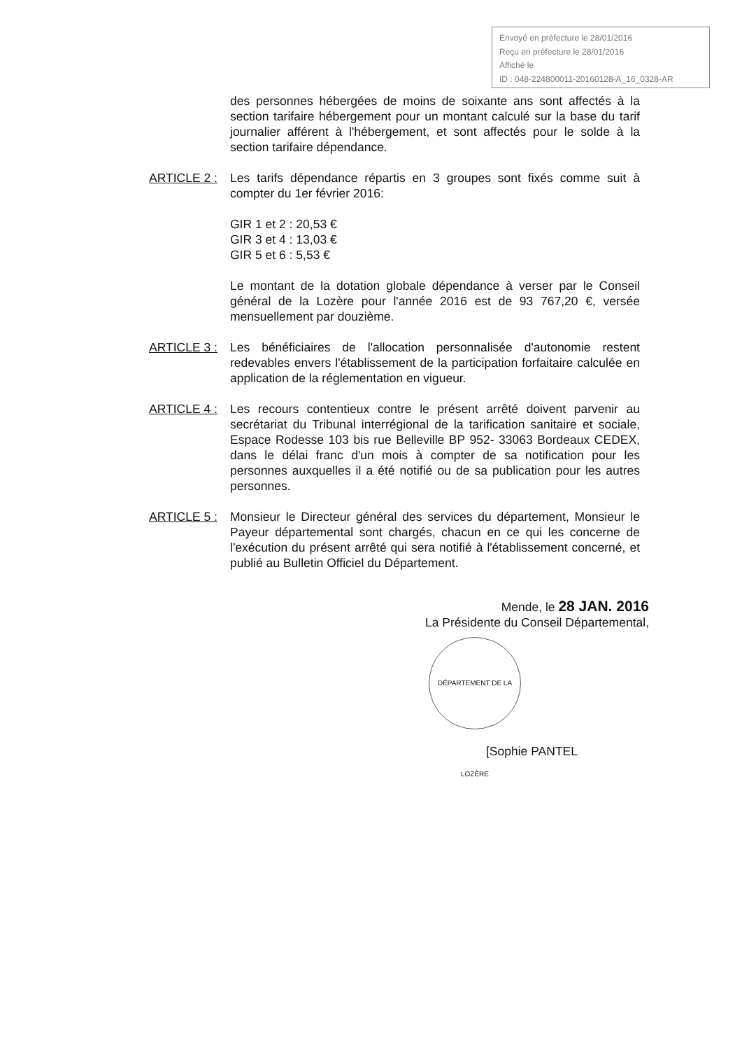Envoyé en préfecture le 28/01/2016
Reçu en préfecture le 28/01/2016
Affiché le
ID : 048-224800011-20160128-A_16_0328-AR
des personnes hébergées de moins de soixante ans sont affectés à la section tarifaire hébergement pour un montant calculé sur la base du tarif journalier afférent à l'hébergement, et sont affectés pour le solde à la section tarifaire dépendance.
ARTICLE 2 : Les tarifs dépendance répartis en 3 groupes sont fixés comme suit à compter du 1er février 2016:
GIR 1 et 2 : 20,53 €
GIR 3 et 4 : 13,03 €
GIR 5 et 6 : 5,53 €
Le montant de la dotation globale dépendance à verser par le Conseil général de la Lozère pour l'année 2016 est de 93 767,20 €, versée mensuellement par douzième.
ARTICLE 3 : Les bénéficiaires de l'allocation personnalisée d'autonomie restent redevables envers l'établissement de la participation forfaitaire calculée en application de la réglementation en vigueur.
ARTICLE 4 : Les recours contentieux contre le présent arrêté doivent parvenir au secrétariat du Tribunal interrégional de la tarification sanitaire et sociale, Espace Rodesse 103 bis rue Belleville BP 952- 33063 Bordeaux CEDEX, dans le délai franc d'un mois à compter de sa notification pour les personnes auxquelles il a été notifié ou de sa publication pour les autres personnes.
ARTICLE 5 : Monsieur le Directeur général des services du département, Monsieur le Payeur départemental sont chargés, chacun en ce qui les concerne de l'exécution du présent arrêté qui sera notifié à l'établissement concerné, et publié au Bulletin Officiel du Département.
Mende, le 28 JAN. 2016
La Présidente du Conseil Départemental,
DÉPARTEMENT DE LA LOZÈRE
[Sophie PANTEL